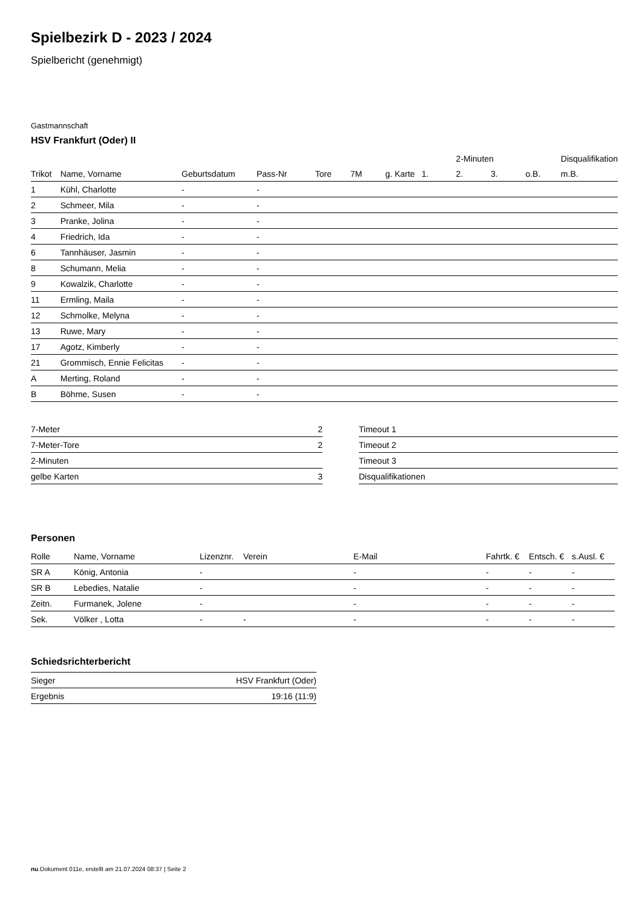Spielbezirk D - 2023 / 2024
Spielbericht (genehmigt)
Gastmannschaft
HSV Frankfurt (Oder) II
| | | | | | | | | 2-Minuten | | | Disqualifikation |
| --- | --- | --- | --- | --- | --- | --- | --- | --- | --- | --- | --- |
| Trikot | Name, Vorname | Geburtsdatum | Pass-Nr | Tore | 7M | g. Karte | 1. | 2. | 3. | o.B. | m.B. |
| 1 | Kühl, Charlotte | - | - | | | | | | | | |
| 2 | Schmeer, Mila | - | - | | | | | | | | |
| 3 | Pranke, Jolina | - | - | | | | | | | | |
| 4 | Friedrich, Ida | - | - | | | | | | | | |
| 6 | Tannhäuser, Jasmin | - | - | | | | | | | | |
| 8 | Schumann, Melia | - | - | | | | | | | | |
| 9 | Kowalzik, Charlotte | - | - | | | | | | | | |
| 11 | Ermling, Maila | - | - | | | | | | | | |
| 12 | Schmolke, Melyna | - | - | | | | | | | | |
| 13 | Ruwe, Mary | - | - | | | | | | | | |
| 17 | Agotz, Kimberly | - | - | | | | | | | | |
| 21 | Grommisch, Ennie Felicitas | - | - | | | | | | | | |
| A | Merting, Roland | - | - | | | | | | | | |
| B | Böhme, Susen | - | - | | | | | | | | |
| 7-Meter | 2 |
| 7-Meter-Tore | 2 |
| 2-Minuten | |
| gelbe Karten | 3 |
| Timeout 1 |
| Timeout 2 |
| Timeout 3 |
| Disqualifikationen |
Personen
| Rolle | Name, Vorname | Lizenznr. | Verein | E-Mail | Fahrtk. € | Entsch. € | s.Ausl. € |
| --- | --- | --- | --- | --- | --- | --- | --- |
| SR A | König, Antonia | - | | - | - | - | - |
| SR B | Lebedies, Natalie | - | | - | - | - | - |
| Zeitn. | Furmanek, Jolene | - | | - | - | - | - |
| Sek. | Völker , Lotta | - | - | - | - | - | - |
Schiedsrichterbericht
| Sieger | HSV Frankfurt (Oder) |
| Ergebnis | 19:16 (11:9) |
nu.Dokument 011e, erstellt am 21.07.2024 08:37 | Seite 2